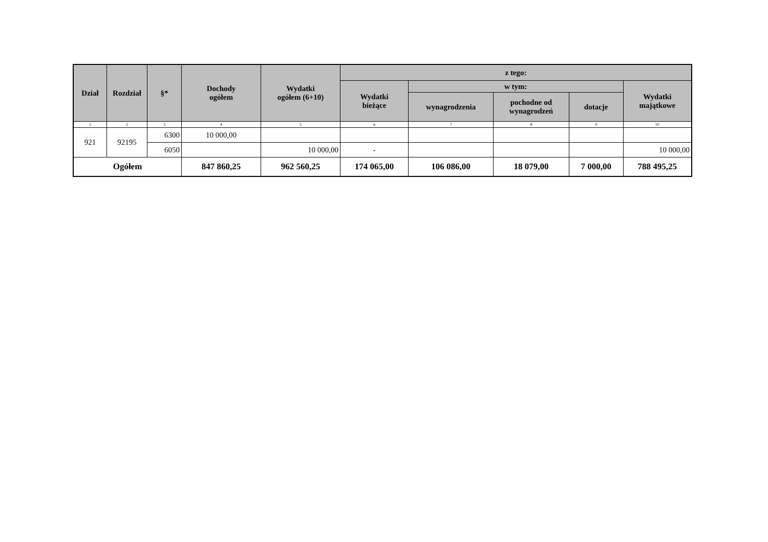| Dział | Rozdział | §* | Dochody ogółem | Wydatki ogółem (6+10) | z tego: | | | | |
| --- | --- | --- | --- | --- | --- | --- | --- | --- | --- |
| | | | | | Wydatki bieżące | w tym: | | | Wydatki majątkowe |
| | | | | | | wynagrodzenia | pochodne od wynagrodzeń | dotacje | |
| 1 | 2 | 3 | 4 | 5 | 6 | 7 | 8 | 9 | 10 |
| 921 | 92195 | 6300 | 10 000,00 | | | | | | |
| | | 6050 | | 10 000,00 | - | | | | 10 000,00 |
| Ogółem | | | 847 860,25 | 962 560,25 | 174 065,00 | 106 086,00 | 18 079,00 | 7 000,00 | 788 495,25 |